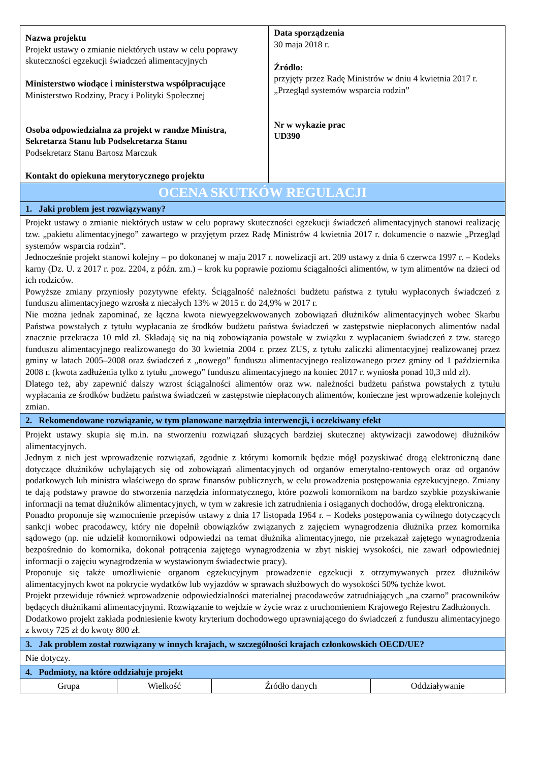| Nazwa projektu Projekt ustawy o zmianie niektórych ustaw w celu poprawy skuteczności egzekucji świadczeń alimentacyjnych Ministerstwo wiodące i ministerstwa współpracujące Ministerstwo Rodziny, Pracy i Polityki Społecznej Osoba odpowiedzialna za projekt w randze Ministra, Sekretarza Stanu lub Podsekretarza Stanu Podsekretarz Stanu Bartosz Marczuk Kontakt do opiekuna merytorycznego projektu | | | Data sporządzenia 30 maja 2018 r. Źródło: przyjęty przez Radę Ministrów w dniu 4 kwietnia 2017 r. „Przegląd systemów wsparcia rodzin” Nr w wykazie prac UD390 | |
| OCENA SKUTKÓW REGULACJI | | | | |
| 1. Jaki problem jest rozwiązywany? | | | | |
| Projekt ustawy o zmianie niektórych ustaw w celu poprawy skuteczności egzekucji świadczeń alimentacyjnych stanowi realizację tzw. „pakietu alimentacyjnego” zawartego w przyjętym przez Radę Ministrów 4 kwietnia 2017 r. dokumencie o nazwie „Przegląd systemów wsparcia rodzin”. Jednocześnie projekt stanowi kolejny – po dokonanej w maju 2017 r. nowelizacji art. 209 ustawy z dnia 6 czerwca 1997 r. – Kodeks karny (Dz. U. z 2017 r. poz. 2204, z późn. zm.) – krok ku poprawie poziomu ściągalności alimentów, w tym alimentów na dzieci od ich rodziców. Powyższe zmiany przyniosły pozytywne efekty. Ściągalność należności budżetu państwa z tytułu wypłaconych świadczeń z funduszu alimentacyjnego wzrosła z niecałych 13% w 2015 r. do 24,9% w 2017 r. Nie można jednak zapominać, że łączna kwota niewyegzekwowanych zobowiązań dłużników alimentacyjnych wobec Skarbu Państwa powstałych z tytułu wypłacania ze środków budżetu państwa świadczeń w zastępstwie niepłaconych alimentów nadal znacznie przekracza 10 mld zł. Składają się na nią zobowiązania powstałe w związku z wypłacaniem świadczeń z tzw. starego funduszu alimentacyjnego realizowanego do 30 kwietnia 2004 r. przez ZUS, z tytułu zaliczki alimentacyjnej realizowanej przez gminy w latach 2005–2008 oraz świadczeń z „nowego” funduszu alimentacyjnego realizowanego przez gminy od 1 października 2008 r. (kwota zadłużenia tylko z tytułu „nowego” funduszu alimentacyjnego na koniec 2017 r. wyniosła ponad 10,3 mld zł). Dlatego też, aby zapewnić dalszy wzrost ściągalności alimentów oraz ww. należności budżetu państwa powstałych z tytułu wypłacania ze środków budżetu państwa świadczeń w zastępstwie niepłaconych alimentów, konieczne jest wprowadzenie kolejnych zmian. | | | | |
| 2. Rekomendowane rozwiązanie, w tym planowane narzędzia interwencji, i oczekiwany efekt | | | | |
| Projekt ustawy skupia się m.in. na stworzeniu rozwiązań służących bardziej skutecznej aktywizacji zawodowej dłużników alimentacyjnych. Jednym z nich jest wprowadzenie rozwiązań, zgodnie z którymi komornik będzie mógł pozyskiwać drogą elektroniczną dane dotyczące dłużników uchylających się od zobowiązań alimentacyjnych od organów emerytalno-rentowych oraz od organów podatkowych lub ministra właściwego do spraw finansów publicznych, w celu prowadzenia postępowania egzekucyjnego. Zmiany te dają podstawy prawne do stworzenia narzędzia informatycznego, które pozwoli komornikom na bardzo szybkie pozyskiwanie informacji na temat dłużników alimentacyjnych, w tym w zakresie ich zatrudnienia i osiąganych dochodów, drogą elektroniczną. Ponadto proponuje się wzmocnienie przepisów ustawy z dnia 17 listopada 1964 r. – Kodeks postępowania cywilnego dotyczących sankcji wobec pracodawcy, który nie dopełnił obowiązków związanych z zajęciem wynagrodzenia dłużnika przez komornika sądowego (np. nie udzielił komornikowi odpowiedzi na temat dłużnika alimentacyjnego, nie przekazał zajętego wynagrodzenia bezpośrednio do komornika, dokonał potrącenia zajętego wynagrodzenia w zbyt niskiej wysokości, nie zawarł odpowiedniej informacji o zajęciu wynagrodzenia w wystawionym świadectwie pracy). Proponuje się także umożliwienie organom egzekucyjnym prowadzenie egzekucji z otrzymywanych przez dłużników alimentacyjnych kwot na pokrycie wydatków lub wyjazdów w sprawach służbowych do wysokości 50% tychże kwot. Projekt przewiduje również wprowadzenie odpowiedzialności materialnej pracodawców zatrudniających „na czarno” pracowników będących dłużnikami alimentacyjnymi. Rozwiązanie to wejdzie w życie wraz z uruchomieniem Krajowego Rejestru Zadłużonych. Dodatkowo projekt zakłada podniesienie kwoty kryterium dochodowego uprawniającego do świadczeń z funduszu alimentacyjnego z kwoty 725 zł do kwoty 800 zł. | | | | |
| 3. Jak problem został rozwiązany w innych krajach, w szczególności krajach członkowskich OECD/UE? | | | | |
| Nie dotyczy. | | | | |
| 4. Podmioty, na które oddziałuje projekt | | | | |
| Grupa | Wielkość | Źródło danych | | Oddziaływanie |